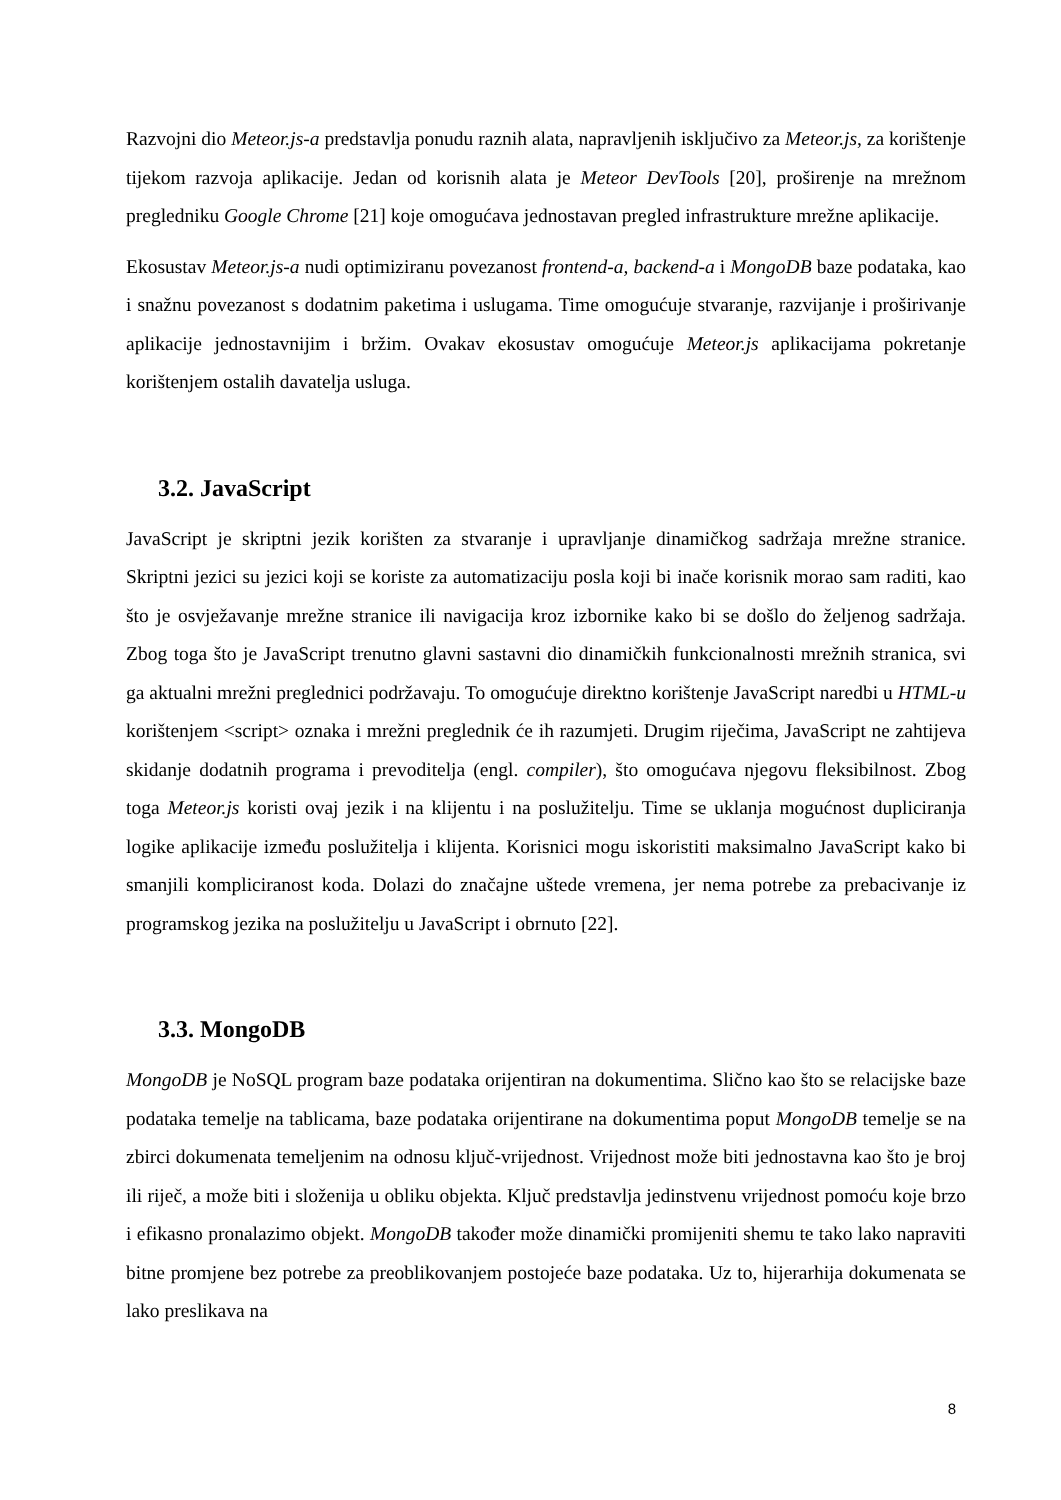Razvojni dio Meteor.js-a predstavlja ponudu raznih alata, napravljenih isključivo za Meteor.js, za korištenje tijekom razvoja aplikacije. Jedan od korisnih alata je Meteor DevTools [20], proširenje na mrežnom pregledniku Google Chrome [21] koje omogućava jednostavan pregled infrastrukture mrežne aplikacije.
Ekosustav Meteor.js-a nudi optimiziranu povezanost frontend-a, backend-a i MongoDB baze podataka, kao i snažnu povezanost s dodatnim paketima i uslugama. Time omogućuje stvaranje, razvijanje i proširivanje aplikacije jednostavnijim i bržim. Ovakav ekosustav omogućuje Meteor.js aplikacijama pokretanje korištenjem ostalih davatelja usluga.
3.2. JavaScript
JavaScript je skriptni jezik korišten za stvaranje i upravljanje dinamičkog sadržaja mrežne stranice. Skriptni jezici su jezici koji se koriste za automatizaciju posla koji bi inače korisnik morao sam raditi, kao što je osvježavanje mrežne stranice ili navigacija kroz izbornike kako bi se došlo do željenog sadržaja. Zbog toga što je JavaScript trenutno glavni sastavni dio dinamičkih funkcionalnosti mrežnih stranica, svi ga aktualni mrežni preglednici podržavaju. To omogućuje direktno korištenje JavaScript naredbi u HTML-u korištenjem <script> oznaka i mrežni preglednik će ih razumjeti. Drugim riječima, JavaScript ne zahtijeva skidanje dodatnih programa i prevoditelja (engl. compiler), što omogućava njegovu fleksibilnost. Zbog toga Meteor.js koristi ovaj jezik i na klijentu i na poslužitelju. Time se uklanja mogućnost dupliciranja logike aplikacije između poslužitelja i klijenta. Korisnici mogu iskoristiti maksimalno JavaScript kako bi smanjili kompliciranost koda. Dolazi do značajne uštede vremena, jer nema potrebe za prebacivanje iz programskog jezika na poslužitelju u JavaScript i obrnuto [22].
3.3. MongoDB
MongoDB je NoSQL program baze podataka orijentiran na dokumentima. Slično kao što se relacijske baze podataka temelje na tablicama, baze podataka orijentirane na dokumentima poput MongoDB temelje se na zbirci dokumenata temeljenim na odnosu ključ-vrijednost. Vrijednost može biti jednostavna kao što je broj ili riječ, a može biti i složenija u obliku objekta. Ključ predstavlja jedinstvenu vrijednost pomoću koje brzo i efikasno pronalazimo objekt. MongoDB također može dinamički promijeniti shemu te tako lako napraviti bitne promjene bez potrebe za preoblikovanjem postojeće baze podataka. Uz to, hijerarhija dokumenata se lako preslikava na
8